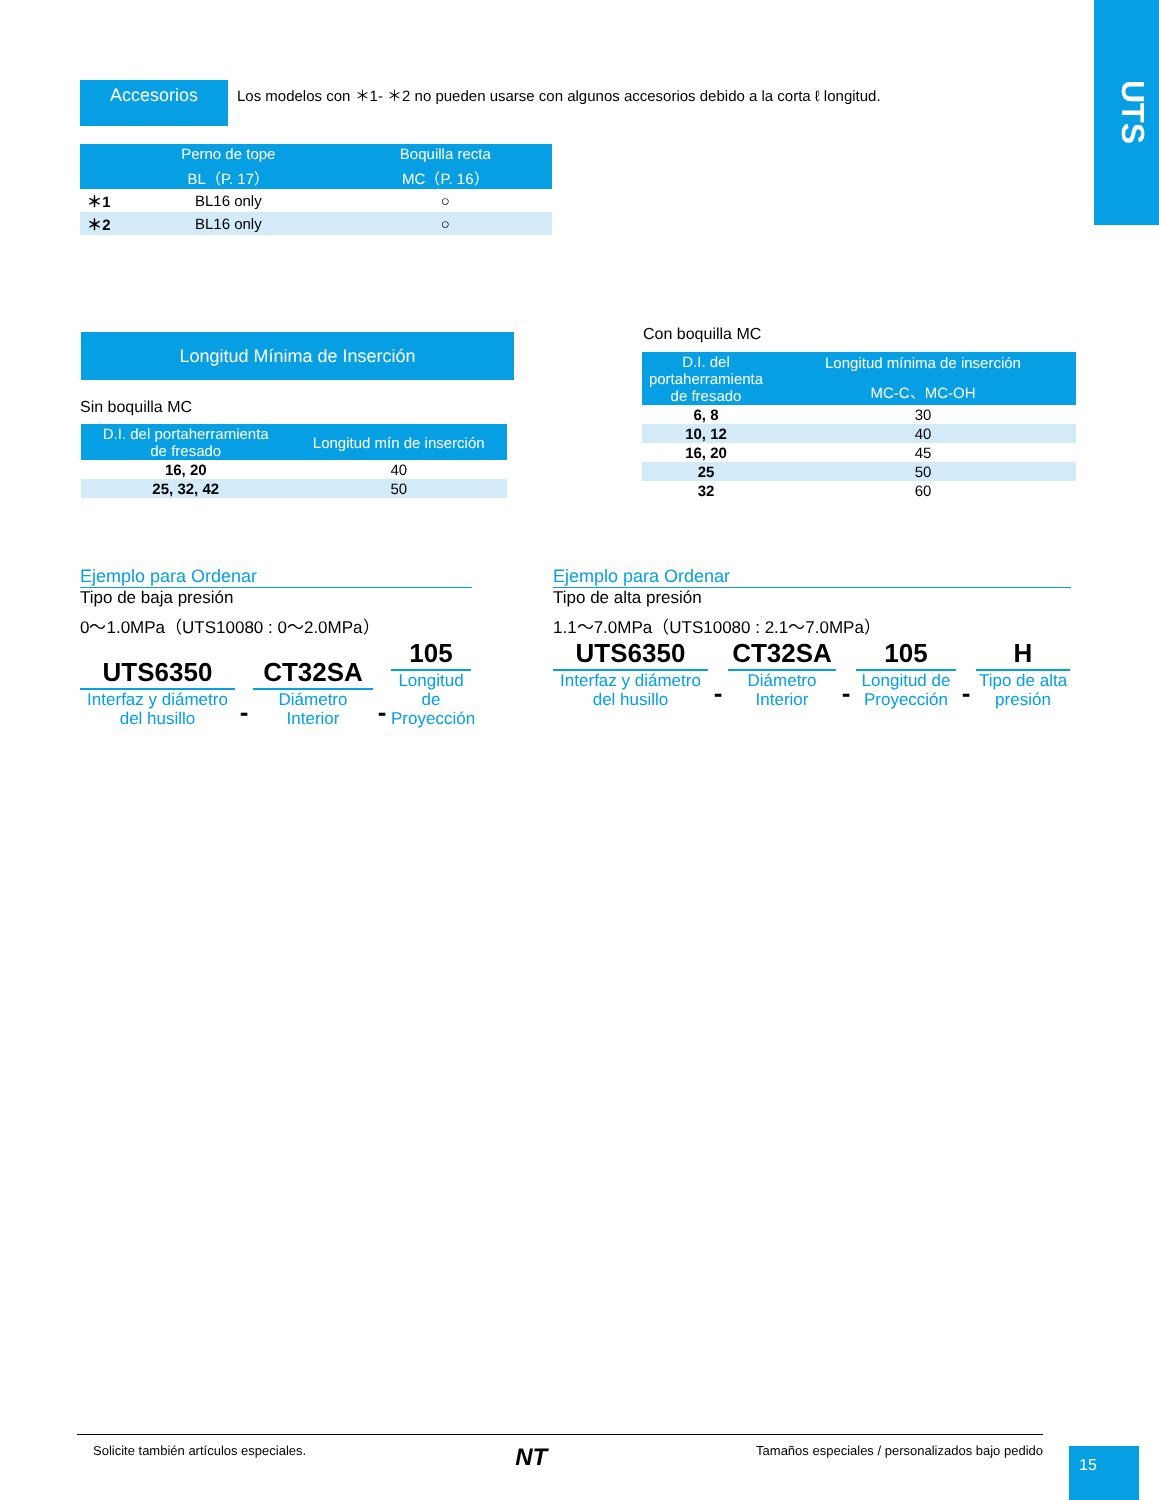UTS
Accesorios
Los modelos con ＊1- ＊2 no pueden usarse con algunos accesorios debido a la corta ℓ longitud.
| | Perno de tope BL（P. 17） | Boquilla recta MC（P. 16） |
| --- | --- | --- |
| ＊1 | BL16 only | ○ |
| ＊2 | BL16 only | ○ |
Longitud Mínima de Inserción
Sin boquilla MC
| D.I. del portaherramienta de fresado | Longitud mín de inserción |
| --- | --- |
| 16, 20 | 40 |
| 25, 32, 42 | 50 |
Con boquilla MC
| D.I. del portaherramienta de fresado | Longitud mínima de inserción |
| --- | --- |
| | MC-C、MC-OH |
| 6, 8 | 30 |
| 10, 12 | 40 |
| 16, 20 | 45 |
| 25 | 50 |
| 32 | 60 |
Ejemplo para Ordenar
Tipo de baja presión
0～1.0MPa（UTS10080 : 0～2.0MPa）
UTS6350
Interfaz y diámetro
del husillo
-
CT32SA
Diámetro
Interior
-
105
Longitud de
Proyección
Ejemplo para Ordenar
Tipo de alta presión
1.1～7.0MPa（UTS10080 : 2.1～7.0MPa）
UTS6350
Interfaz y diámetro
del husillo
-
CT32SA
Diámetro
Interior
-
105
Longitud de
Proyección
-
H
Tipo de alta
presión
Solicite también artículos especiales. NT Tamaños especiales / personalizados bajo pedido
15